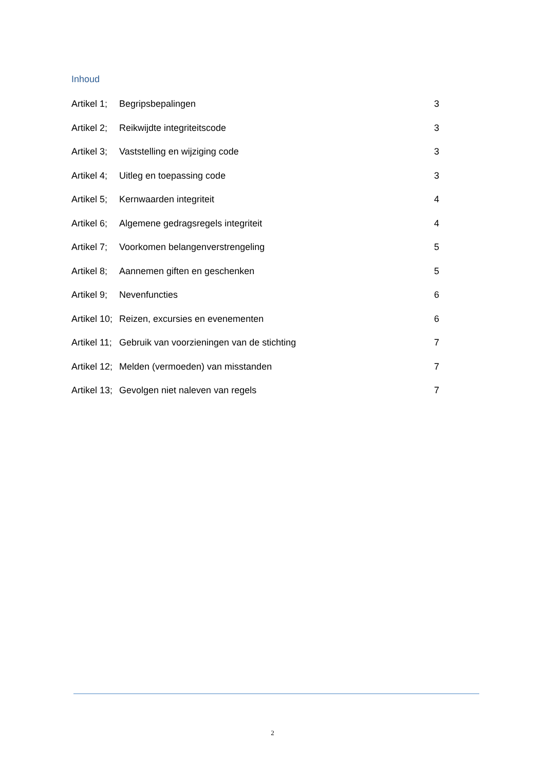Inhoud
Artikel 1; Begripsbepalingen 3
Artikel 2; Reikwijdte integriteitscode 3
Artikel 3; Vaststelling en wijziging code 3
Artikel 4; Uitleg en toepassing code 3
Artikel 5; Kernwaarden integriteit 4
Artikel 6; Algemene gedragsregels integriteit 4
Artikel 7; Voorkomen belangenverstrengeling 5
Artikel 8; Aannemen giften en geschenken 5
Artikel 9; Nevenfuncties 6
Artikel 10; Reizen, excursies en evenementen 6
Artikel 11; Gebruik van voorzieningen van de stichting 7
Artikel 12; Melden (vermoeden) van misstanden 7
Artikel 13; Gevolgen niet naleven van regels 7
2